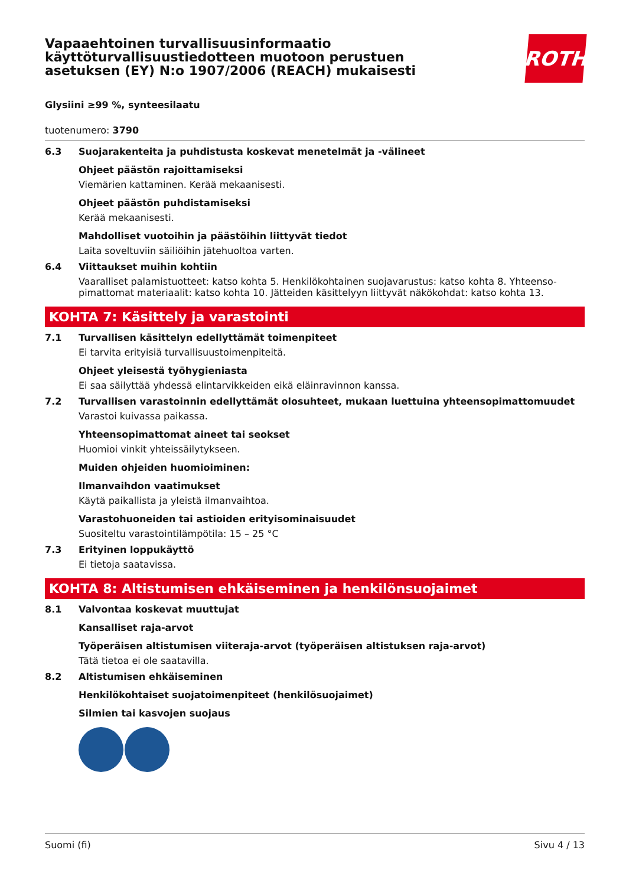Vapaaehtoinen turvallisuusinformaatio
käyttöturvallisuustiedotteen muotoon perustuen
asetuksen (EY) N:o 1907/2006 (REACH) mukaisesti
ROTH
Glysiini ≥99 %, synteesilaatu
tuotenumero: 3790
6.3 Suojarakenteita ja puhdistusta koskevat menetelmät ja -välineet
Ohjeet päästön rajoittamiseksi
Viemärien kattaminen. Kerää mekaanisesti.
Ohjeet päästön puhdistamiseksi
Kerää mekaanisesti.
Mahdolliset vuotoihin ja päästöihin liittyvät tiedot
Laita soveltuviin säiliöihin jätehuoltoa varten.
6.4 Viittaukset muihin kohtiin
Vaaralliset palamistuotteet: katso kohta 5. Henkilökohtainen suojavarustus: katso kohta 8. Yhteenso-pimattomat materiaalit: katso kohta 10. Jätteiden käsittelyyn liittyvät näkökohdat: katso kohta 13.
KOHTA 7: Käsittely ja varastointi
7.1 Turvallisen käsittelyn edellyttämät toimenpiteet
Ei tarvita erityisiä turvallisuustoimenpiteitä.
Ohjeet yleisestä työhygieniasta
Ei saa säilyttää yhdessä elintarvikkeiden eikä eläinravinnon kanssa.
7.2 Turvallisen varastoinnin edellyttämät olosuhteet, mukaan luettuina yhteensopimattomuudet
Varastoi kuivassa paikassa.
Yhteensopimattomat aineet tai seokset
Huomioi vinkit yhteissäilytykseen.
Muiden ohjeiden huomioiminen:
Ilmanvaihdon vaatimukset
Käytä paikallista ja yleistä ilmanvaihtoa.
Varastohuoneiden tai astioiden erityisominaisuudet
Suositeltu varastointilämpötila: 15 – 25 °C
7.3 Erityinen loppukäyttö
Ei tietoja saatavissa.
KOHTA 8: Altistumisen ehkäiseminen ja henkilönsuojaimet
8.1 Valvontaa koskevat muuttujat
Kansalliset raja-arvot
Työperäisen altistumisen viiteraja-arvot (työperäisen altistuksen raja-arvot)
Tätä tietoa ei ole saatavilla.
8.2 Altistumisen ehkäiseminen
Henkilökohtaiset suojatoimenpiteet (henkilösuojaimet)
Silmien tai kasvojen suojaus
Suomi (fi) Sivu 4 / 13